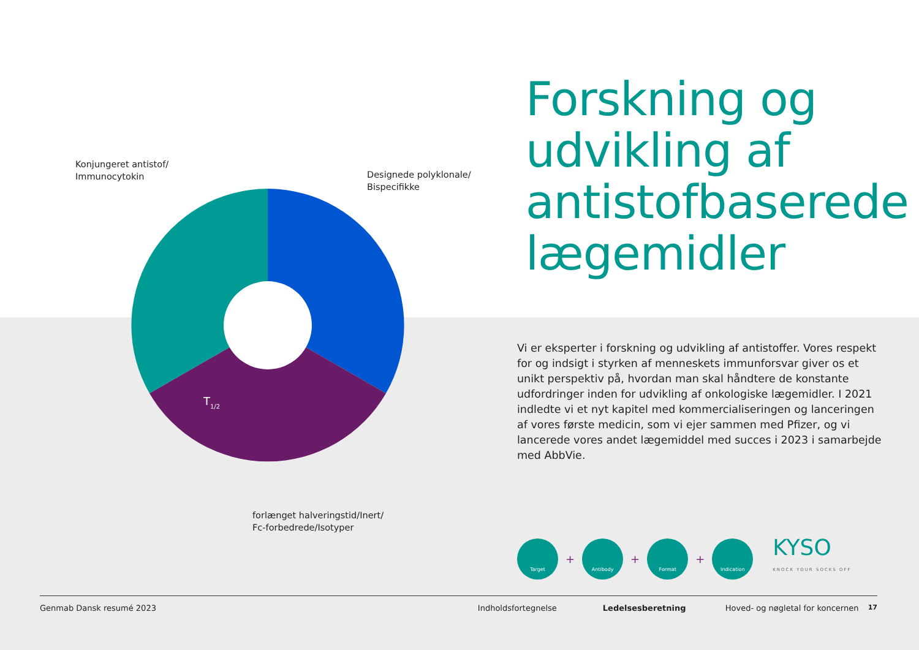Konjungeret antistof/
Immunocytokin
Designede polyklonale/
Bispecifikke
T1/2
forlænget halveringstid/Inert/
Fc-forbedrede/Isotyper
Forskning og udvikling af antistofbaserede lægemidler
Vi er eksperter i forskning og udvikling af antistoffer. Vores respekt for og indsigt i styrken af menneskets immunforsvar giver os et unikt perspektiv på, hvordan man skal håndtere de konstante udfordringer inden for udvikling af onkologiske lægemidler. I 2021 indledte vi et nyt kapitel med kommercialiseringen og lanceringen af vores første medicin, som vi ejer sammen med Pfizer, og vi lancerede vores andet lægemiddel med succes i 2023 i samarbejde med AbbVie.
Target
+
Antibody
+
Format
+
Indication
KYSO
KNOCK YOUR SOCKS OFF
Genmab Dansk resumé 2023 Indholdsfortegnelse Ledelsesberetning Hoved- og nøgletal for koncernen 17